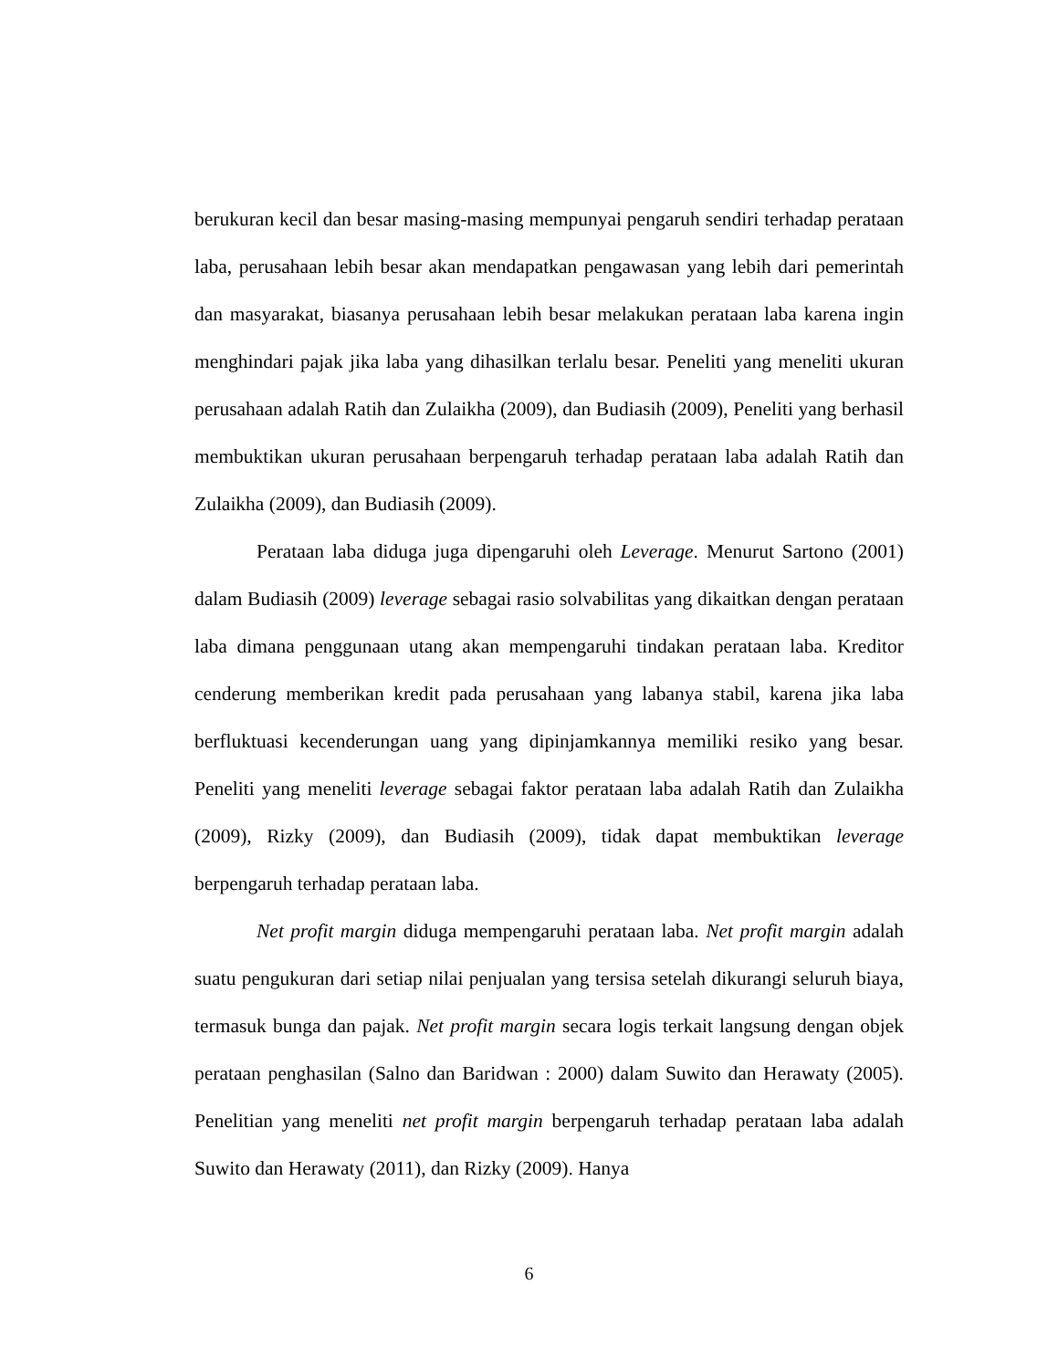berukuran kecil dan besar masing-masing mempunyai pengaruh sendiri terhadap perataan laba, perusahaan lebih besar akan mendapatkan pengawasan yang lebih dari pemerintah dan masyarakat, biasanya perusahaan lebih besar melakukan perataan laba karena ingin menghindari pajak jika laba yang dihasilkan terlalu besar. Peneliti yang meneliti ukuran perusahaan adalah Ratih dan Zulaikha (2009), dan Budiasih (2009), Peneliti yang berhasil membuktikan ukuran perusahaan berpengaruh terhadap perataan laba adalah Ratih dan Zulaikha (2009), dan Budiasih (2009).
Perataan laba diduga juga dipengaruhi oleh Leverage. Menurut Sartono (2001) dalam Budiasih (2009) leverage sebagai rasio solvabilitas yang dikaitkan dengan perataan laba dimana penggunaan utang akan mempengaruhi tindakan perataan laba. Kreditor cenderung memberikan kredit pada perusahaan yang labanya stabil, karena jika laba berfluktuasi kecenderungan uang yang dipinjamkannya memiliki resiko yang besar. Peneliti yang meneliti leverage sebagai faktor perataan laba adalah Ratih dan Zulaikha (2009), Rizky (2009), dan Budiasih (2009), tidak dapat membuktikan leverage berpengaruh terhadap perataan laba.
Net profit margin diduga mempengaruhi perataan laba. Net profit margin adalah suatu pengukuran dari setiap nilai penjualan yang tersisa setelah dikurangi seluruh biaya, termasuk bunga dan pajak. Net profit margin secara logis terkait langsung dengan objek perataan penghasilan (Salno dan Baridwan : 2000) dalam Suwito dan Herawaty (2005). Penelitian yang meneliti net profit margin berpengaruh terhadap perataan laba adalah Suwito dan Herawaty (2011), dan Rizky (2009). Hanya
6